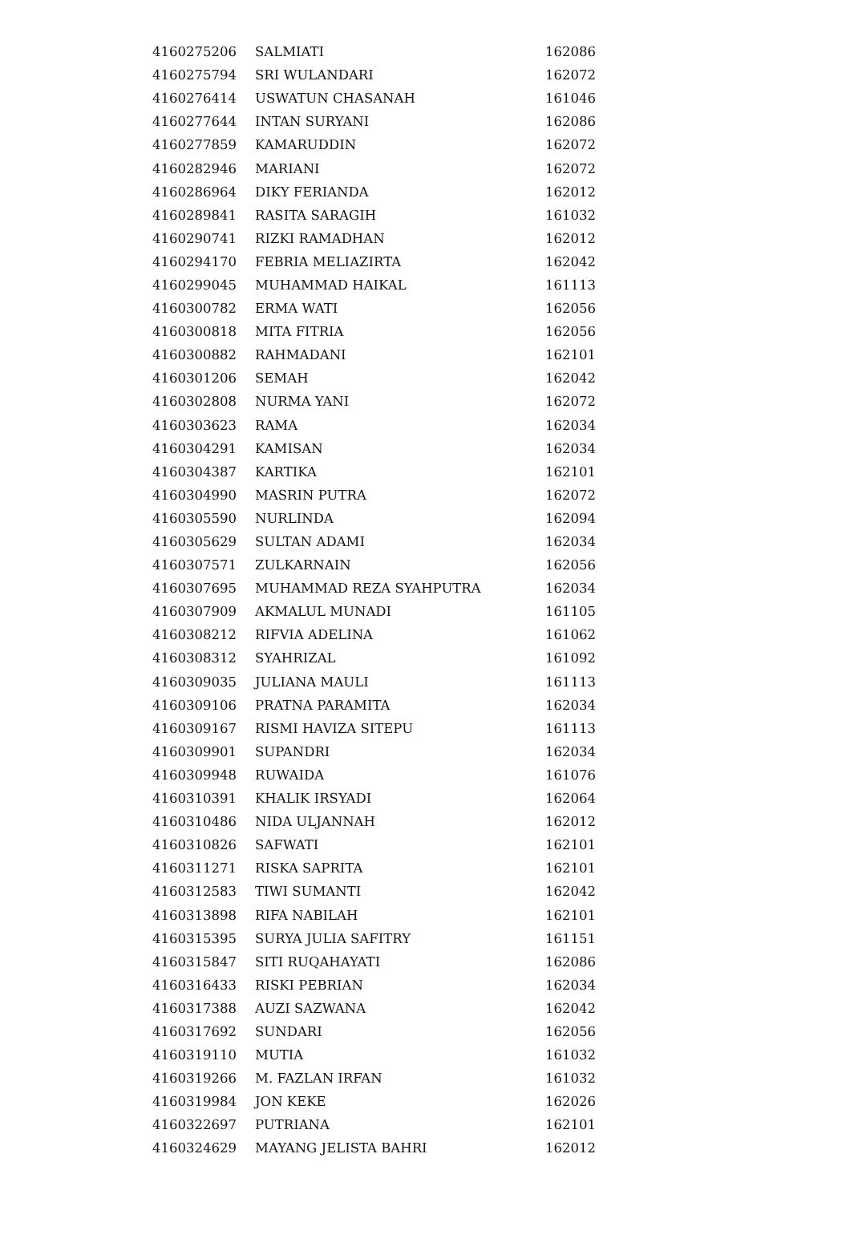| 4160275206 | SALMIATI | 162086 |
| 4160275794 | SRI WULANDARI | 162072 |
| 4160276414 | USWATUN CHASANAH | 161046 |
| 4160277644 | INTAN SURYANI | 162086 |
| 4160277859 | KAMARUDDIN | 162072 |
| 4160282946 | MARIANI | 162072 |
| 4160286964 | DIKY FERIANDA | 162012 |
| 4160289841 | RASITA SARAGIH | 161032 |
| 4160290741 | RIZKI RAMADHAN | 162012 |
| 4160294170 | FEBRIA MELIAZIRTA | 162042 |
| 4160299045 | MUHAMMAD HAIKAL | 161113 |
| 4160300782 | ERMA WATI | 162056 |
| 4160300818 | MITA FITRIA | 162056 |
| 4160300882 | RAHMADANI | 162101 |
| 4160301206 | SEMAH | 162042 |
| 4160302808 | NURMA YANI | 162072 |
| 4160303623 | RAMA | 162034 |
| 4160304291 | KAMISAN | 162034 |
| 4160304387 | KARTIKA | 162101 |
| 4160304990 | MASRIN PUTRA | 162072 |
| 4160305590 | NURLINDA | 162094 |
| 4160305629 | SULTAN ADAMI | 162034 |
| 4160307571 | ZULKARNAIN | 162056 |
| 4160307695 | MUHAMMAD REZA SYAHPUTRA | 162034 |
| 4160307909 | AKMALUL MUNADI | 161105 |
| 4160308212 | RIFVIA ADELINA | 161062 |
| 4160308312 | SYAHRIZAL | 161092 |
| 4160309035 | JULIANA MAULI | 161113 |
| 4160309106 | PRATNA PARAMITA | 162034 |
| 4160309167 | RISMI HAVIZA SITEPU | 161113 |
| 4160309901 | SUPANDRI | 162034 |
| 4160309948 | RUWAIDA | 161076 |
| 4160310391 | KHALIK IRSYADI | 162064 |
| 4160310486 | NIDA ULJANNAH | 162012 |
| 4160310826 | SAFWATI | 162101 |
| 4160311271 | RISKA SAPRITA | 162101 |
| 4160312583 | TIWI SUMANTI | 162042 |
| 4160313898 | RIFA NABILAH | 162101 |
| 4160315395 | SURYA JULIA SAFITRY | 161151 |
| 4160315847 | SITI RUQAHAYATI | 162086 |
| 4160316433 | RISKI PEBRIAN | 162034 |
| 4160317388 | AUZI SAZWANA | 162042 |
| 4160317692 | SUNDARI | 162056 |
| 4160319110 | MUTIA | 161032 |
| 4160319266 | M. FAZLAN IRFAN | 161032 |
| 4160319984 | JON KEKE | 162026 |
| 4160322697 | PUTRIANA | 162101 |
| 4160324629 | MAYANG JELISTA BAHRI | 162012 |